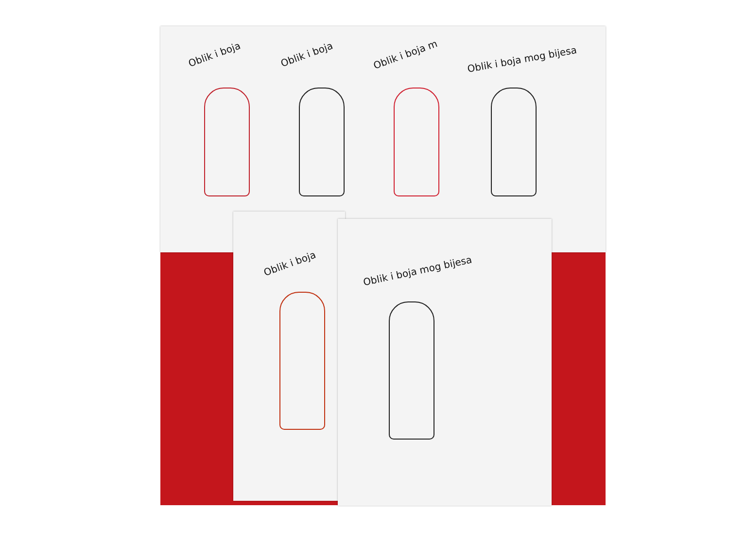Oblik i boja Oblik i boja Oblik i boja m Oblik i boja mog bijesa
Oblik i boja
Oblik i boja mog bijesa